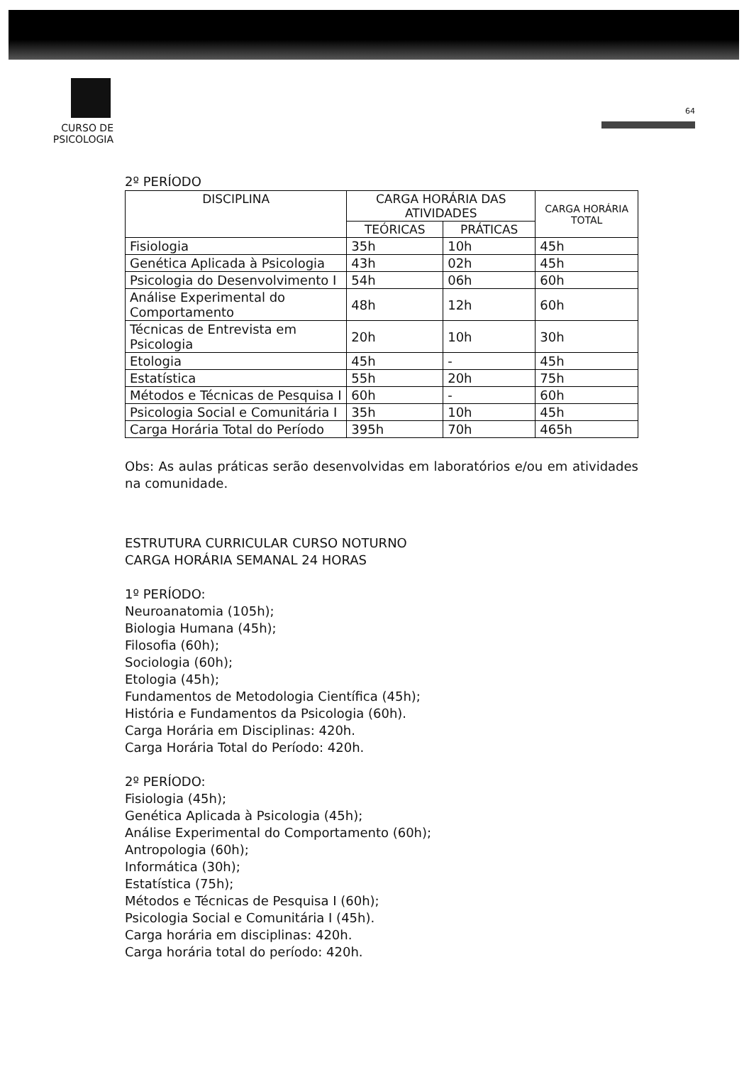CURSO DE PSICOLOGIA
64
2º PERÍODO
| DISCIPLINA | CARGA HORÁRIA DAS ATIVIDADES | | CARGA HORÁRIA TOTAL |
| --- | --- | --- | --- |
| | TEÓRICAS | PRÁTICAS | |
| Fisiologia | 35h | 10h | 45h |
| Genética Aplicada à Psicologia | 43h | 02h | 45h |
| Psicologia do Desenvolvimento I | 54h | 06h | 60h |
| Análise Experimental do Comportamento | 48h | 12h | 60h |
| Técnicas de Entrevista em Psicologia | 20h | 10h | 30h |
| Etologia | 45h | - | 45h |
| Estatística | 55h | 20h | 75h |
| Métodos e Técnicas de Pesquisa I | 60h | - | 60h |
| Psicologia Social e Comunitária I | 35h | 10h | 45h |
| Carga Horária Total do Período | 395h | 70h | 465h |
Obs: As aulas práticas serão desenvolvidas em laboratórios e/ou em atividades na comunidade.
ESTRUTURA CURRICULAR CURSO NOTURNO
CARGA HORÁRIA SEMANAL 24 HORAS
1º PERÍODO:
Neuroanatomia (105h);
Biologia Humana (45h);
Filosofia (60h);
Sociologia (60h);
Etologia (45h);
Fundamentos de Metodologia Científica (45h);
História e Fundamentos da Psicologia (60h).
Carga Horária em Disciplinas: 420h.
Carga Horária Total do Período: 420h.
2º PERÍODO:
Fisiologia (45h);
Genética Aplicada à Psicologia (45h);
Análise Experimental do Comportamento (60h);
Antropologia (60h);
Informática (30h);
Estatística (75h);
Métodos e Técnicas de Pesquisa I (60h);
Psicologia Social e Comunitária I (45h).
Carga horária em disciplinas: 420h.
Carga horária total do período: 420h.